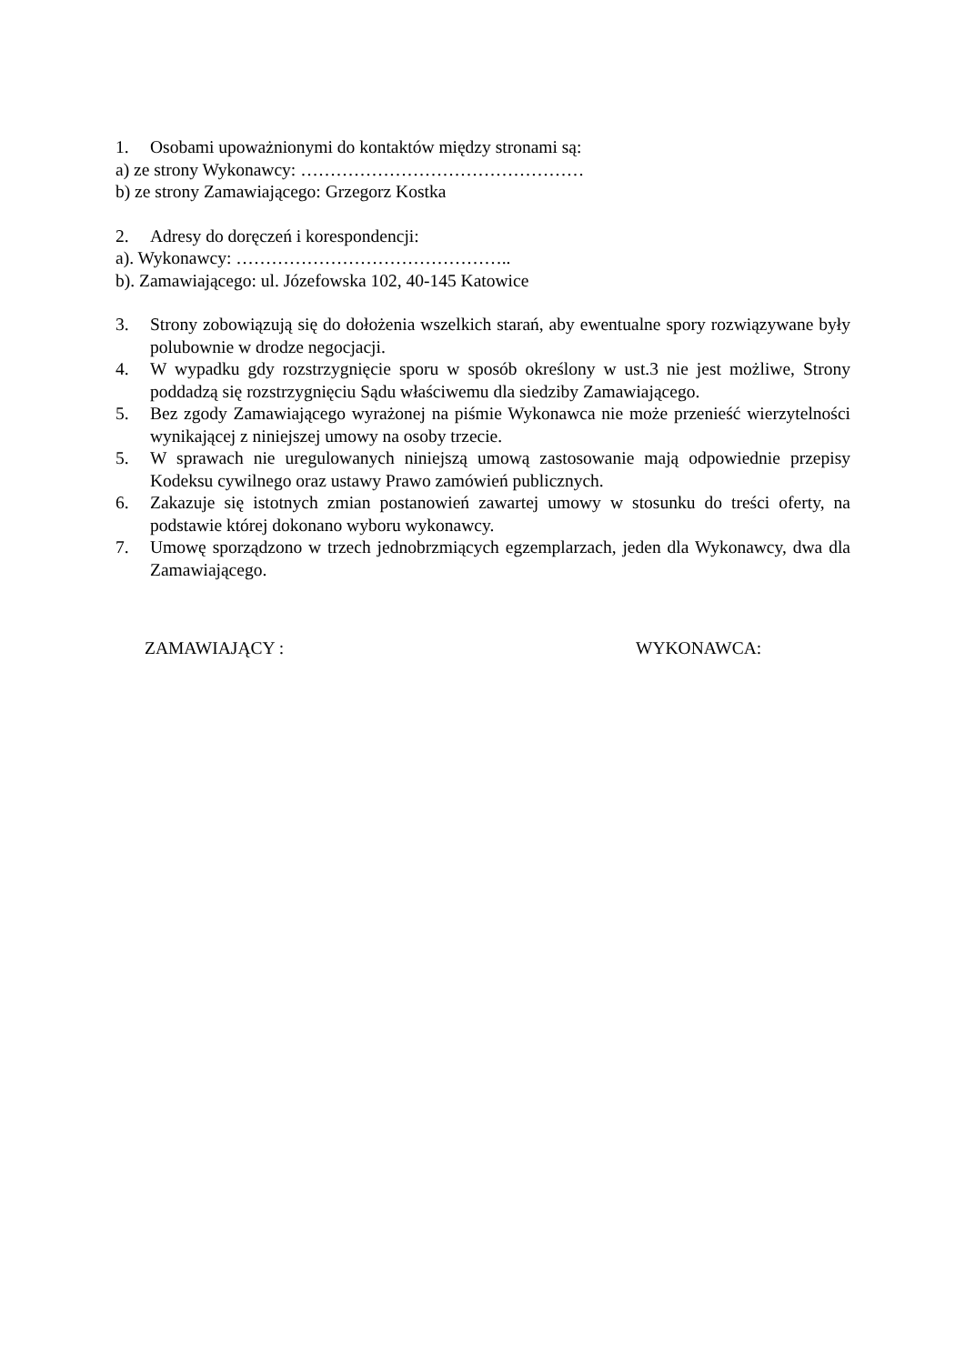1. Osobami upoważnionymi do kontaktów między stronami są:
a) ze strony Wykonawcy: …………………………………………
b) ze strony Zamawiającego: Grzegorz Kostka
2. Adresy do doręczeń i korespondencji:
a). Wykonawcy: ………………………………………..
b). Zamawiającego: ul. Józefowska 102, 40-145 Katowice
3. Strony zobowiązują się do dołożenia wszelkich starań, aby ewentualne spory rozwiązywane były polubownie w drodze negocjacji.
4. W wypadku gdy rozstrzygnięcie sporu w sposób określony w ust.3 nie jest możliwe, Strony poddadzą się rozstrzygnięciu Sądu właściwemu dla siedziby Zamawiającego.
5. Bez zgody Zamawiającego wyrażonej na piśmie Wykonawca nie może przenieść wierzytelności wynikającej z niniejszej umowy na osoby trzecie.
5. W sprawach nie uregulowanych niniejszą umową zastosowanie mają odpowiednie przepisy Kodeksu cywilnego oraz ustawy Prawo zamówień publicznych.
6. Zakazuje się istotnych zmian postanowień zawartej umowy w stosunku do treści oferty, na podstawie której dokonano wyboru wykonawcy.
7. Umowę sporządzono w trzech jednobrzmiących egzemplarzach, jeden dla Wykonawcy, dwa dla Zamawiającego.
ZAMAWIAJĄCY : WYKONAWCA: